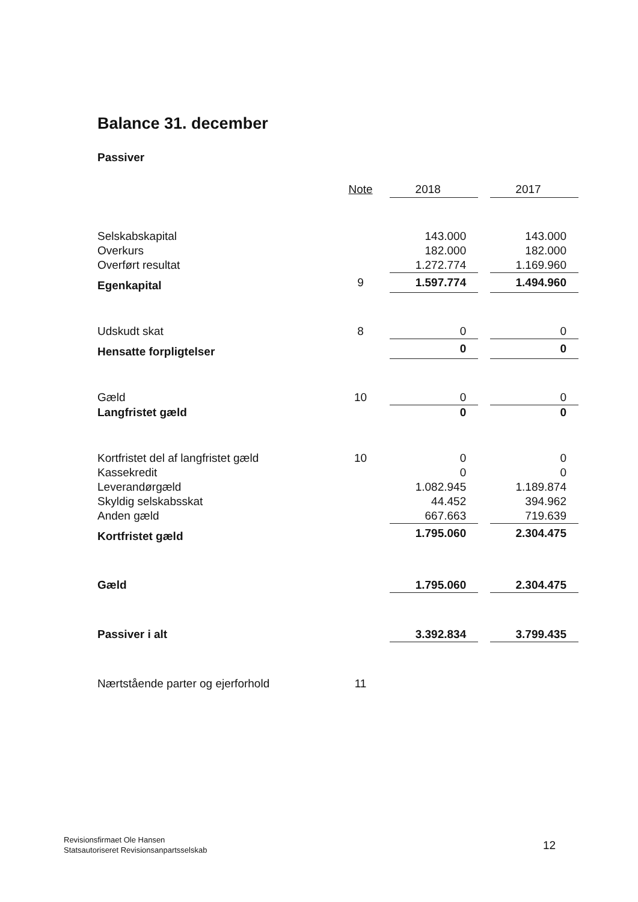Balance 31. december
Passiver
| | Note | | 2018 | | 2017 |
| --- | --- | --- | --- | --- | --- |
| Selskabskapital | | | 143.000 | | 143.000 |
| Overkurs | | | 182.000 | | 182.000 |
| Overført resultat | | | 1.272.774 | | 1.169.960 |
| Egenkapital | 9 | | 1.597.774 | | 1.494.960 |
| Udskudt skat | 8 | | 0 | | 0 |
| Hensatte forpligtelser | | | 0 | | 0 |
| Gæld | 10 | | 0 | | 0 |
| Langfristet gæld | | | 0 | | 0 |
| Kortfristet del af langfristet gæld | 10 | | 0 | | 0 |
| Kassekredit | | | 0 | | 0 |
| Leverandørgæld | | | 1.082.945 | | 1.189.874 |
| Skyldig selskabsskat | | | 44.452 | | 394.962 |
| Anden gæld | | | 667.663 | | 719.639 |
| Kortfristet gæld | | | 1.795.060 | | 2.304.475 |
| Gæld | | | 1.795.060 | | 2.304.475 |
| Passiver i alt | | | 3.392.834 | | 3.799.435 |
| Nærtstående parter og ejerforhold | 11 | | | | |
Revisionsfirmaet Ole Hansen
Statsautoriseret Revisionsanpartsselskab
12